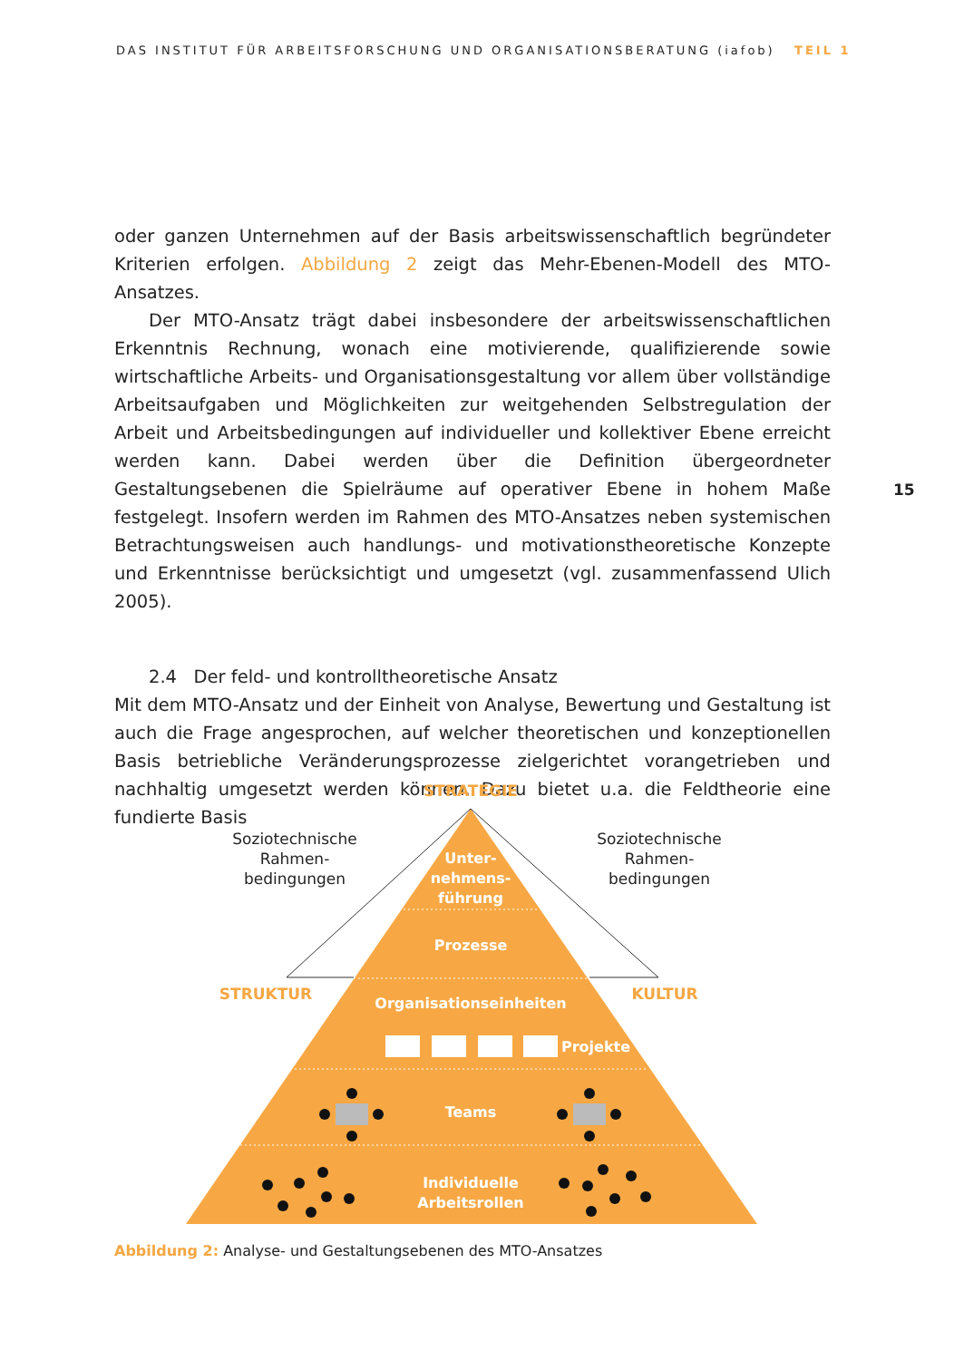DAS INSTITUT FÜR ARBEITSFORSCHUNG UND ORGANISATIONSBERATUNG (iafob) TEIL 1
15
oder ganzen Unternehmen auf der Basis arbeitswissenschaftlich begründeter Kriterien erfolgen. Abbildung 2 zeigt das Mehr-Ebenen-Modell des MTO-Ansatzes.
Der MTO-Ansatz trägt dabei insbesondere der arbeitswissenschaftlichen Erkenntnis Rechnung, wonach eine motivierende, qualifizierende sowie wirtschaftliche Arbeits- und Organisationsgestaltung vor allem über vollständige Arbeitsaufgaben und Möglichkeiten zur weitgehenden Selbstregulation der Arbeit und Arbeitsbedingungen auf individueller und kollektiver Ebene erreicht werden kann. Dabei werden über die Definition übergeordneter Gestaltungsebenen die Spielräume auf operativer Ebene in hohem Maße festgelegt. Insofern werden im Rahmen des MTO-Ansatzes neben systemischen Betrachtungsweisen auch handlungs- und motivationstheoretische Konzepte und Erkenntnisse berücksichtigt und umgesetzt (vgl. zusammenfassend Ulich 2005).
2.4 Der feld- und kontrolltheoretische Ansatz
Mit dem MTO-Ansatz und der Einheit von Analyse, Bewertung und Gestaltung ist auch die Frage angesprochen, auf welcher theoretischen und konzeptionellen Basis betriebliche Veränderungsprozesse zielgerichtet vorangetrieben und nachhaltig umgesetzt werden können. Dazu bietet u.a. die Feldtheorie eine fundierte Basis
STRATEGIE
STRUKTUR
KULTUR
Soziotechnische
Rahmen-
bedingungen
Soziotechnische
Rahmen-
bedingungen
Unter-
nehmens-
führung
Prozesse
Organisationseinheiten
Projekte
Teams
Individuelle
Arbeitsrollen
Abbildung 2: Analyse- und Gestaltungsebenen des MTO-Ansatzes